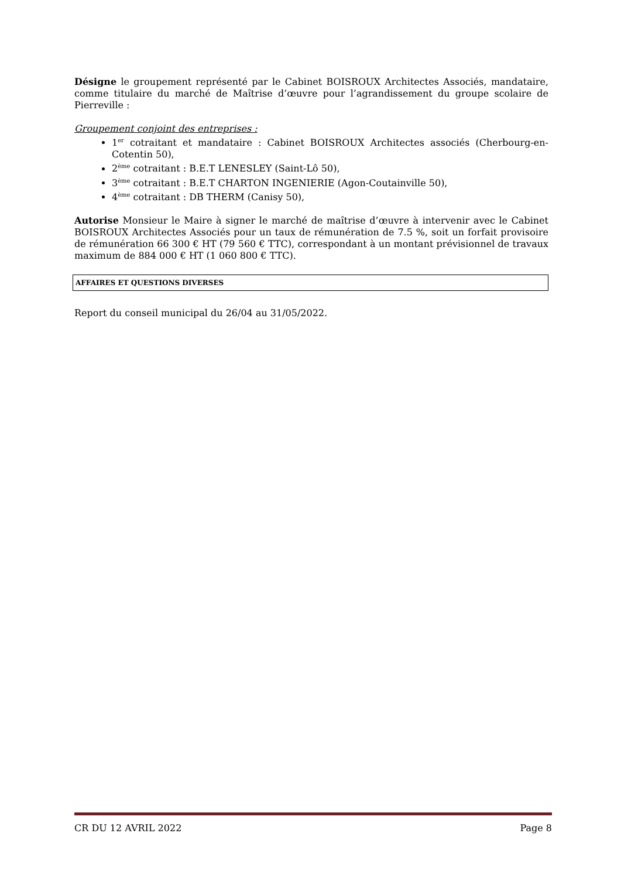Désigne le groupement représenté par le Cabinet BOISROUX Architectes Associés, mandataire, comme titulaire du marché de Maîtrise d’œuvre pour l’agrandissement du groupe scolaire de Pierreville :
Groupement conjoint des entreprises :
1<sup>er</sup> cotraitant et mandataire : Cabinet BOISROUX Architectes associés (Cherbourg-en-Cotentin 50),
2<sup>ème</sup> cotraitant : B.E.T LENESLEY (Saint-Lô 50),
3<sup>ème</sup> cotraitant : B.E.T CHARTON INGENIERIE (Agon-Coutainville 50),
4<sup>ème</sup> cotraitant : DB THERM (Canisy 50),
Autorise Monsieur le Maire à signer le marché de maîtrise d’œuvre à intervenir avec le Cabinet BOISROUX Architectes Associés pour un taux de rémunération de 7.5 %, soit un forfait provisoire de rémunération 66 300 € HT (79 560 € TTC), correspondant à un montant prévisionnel de travaux maximum de 884 000 € HT (1 060 800 € TTC).
AFFAIRES ET QUESTIONS DIVERSES
Report du conseil municipal du 26/04 au 31/05/2022.
CR DU 12 AVRIL 2022 Page 8